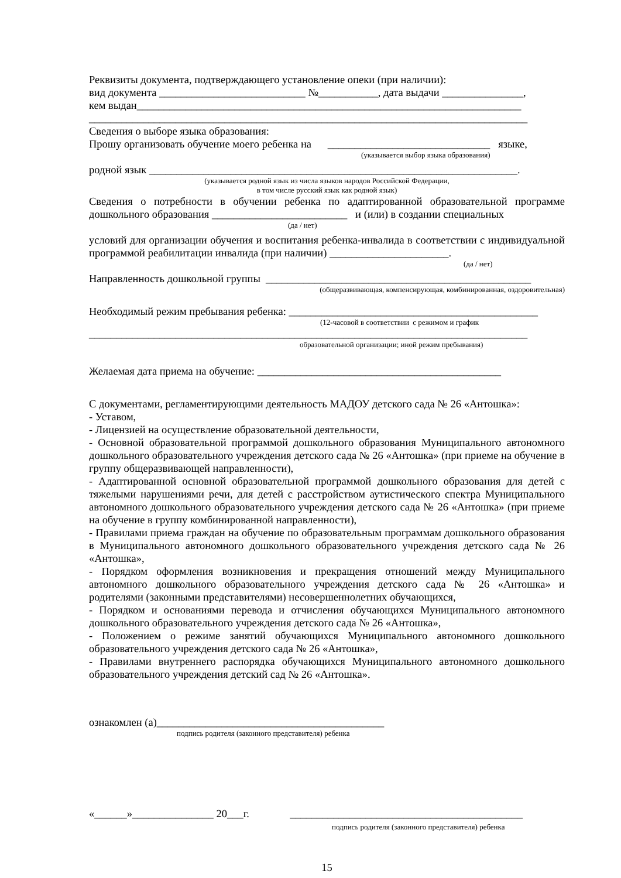Реквизиты документа, подтверждающего установление опеки (при наличии):
вид документа ___________________________ №___________, дата выдачи _______________,
кем выдан_______________________________________________________________________
_________________________________________________________________________________
Сведения о выборе языка образования:
Прошу организовать обучение моего ребенка на ______________________________ языке,
(указывается выбор языка образования)
родной язык ____________________________________________________________________.
(указывается родной язык из числа языков народов Российской Федерации,
в том числе русский язык как родной язык)
Сведения о потребности в обучении ребенка по адаптированной образовательной программе дошкольного образования _________________________ и (или) в создании специальных
(да / нет)
условий для организации обучения и воспитания ребенка-инвалида в соответствии с индивидуальной программой реабилитации инвалида (при наличии) ______________________.
(да / нет)
Направленность дошкольной группы _________________________________________________
(общеразвивающая, компенсирующая, комбинированная, оздоровительная)
Необходимый режим пребывания ребенка: ______________________________________________
(12-часовой в соответствии с режимом и график
_________________________________________________________________________________
образовательной организации; иной режим пребывания)
Желаемая дата приема на обучение: _____________________________________________
С документами, регламентирующими деятельность МАДОУ детского сада № 26 «Антошка»:
- Уставом,
- Лицензией на осуществление образовательной деятельности,
- Основной образовательной программой дошкольного образования Муниципального автономного дошкольного образовательного учреждения детского сада № 26 «Антошка» (при приеме на обучение в группу общеразвивающей направленности),
- Адаптированной основной образовательной программой дошкольного образования для детей с тяжелыми нарушениями речи, для детей с расстройством аутистического спектра Муниципального автономного дошкольного образовательного учреждения детского сада № 26 «Антошка» (при приеме на обучение в группу комбинированной направленности),
- Правилами приема граждан на обучение по образовательным программам дошкольного образования в Муниципального автономного дошкольного образовательного учреждения детского сада № 26 «Антошка»,
- Порядком оформления возникновения и прекращения отношений между Муниципального автономного дошкольного образовательного учреждения детского сада № 26 «Антошка» и родителями (законными представителями) несовершеннолетних обучающихся,
- Порядком и основаниями перевода и отчисления обучающихся Муниципального автономного дошкольного образовательного учреждения детского сада № 26 «Антошка»,
- Положением о режиме занятий обучающихся Муниципального автономного дошкольного образовательного учреждения детского сада № 26 «Антошка»,
- Правилами внутреннего распорядка обучающихся Муниципального автономного дошкольного образовательного учреждения детский сад № 26 «Антошка».
ознакомлен (а)__________________________________________
подпись родителя (законного представителя) ребенка
«______»_______________ 20___г. ___________________________________________
подпись родителя (законного представителя) ребенка
15